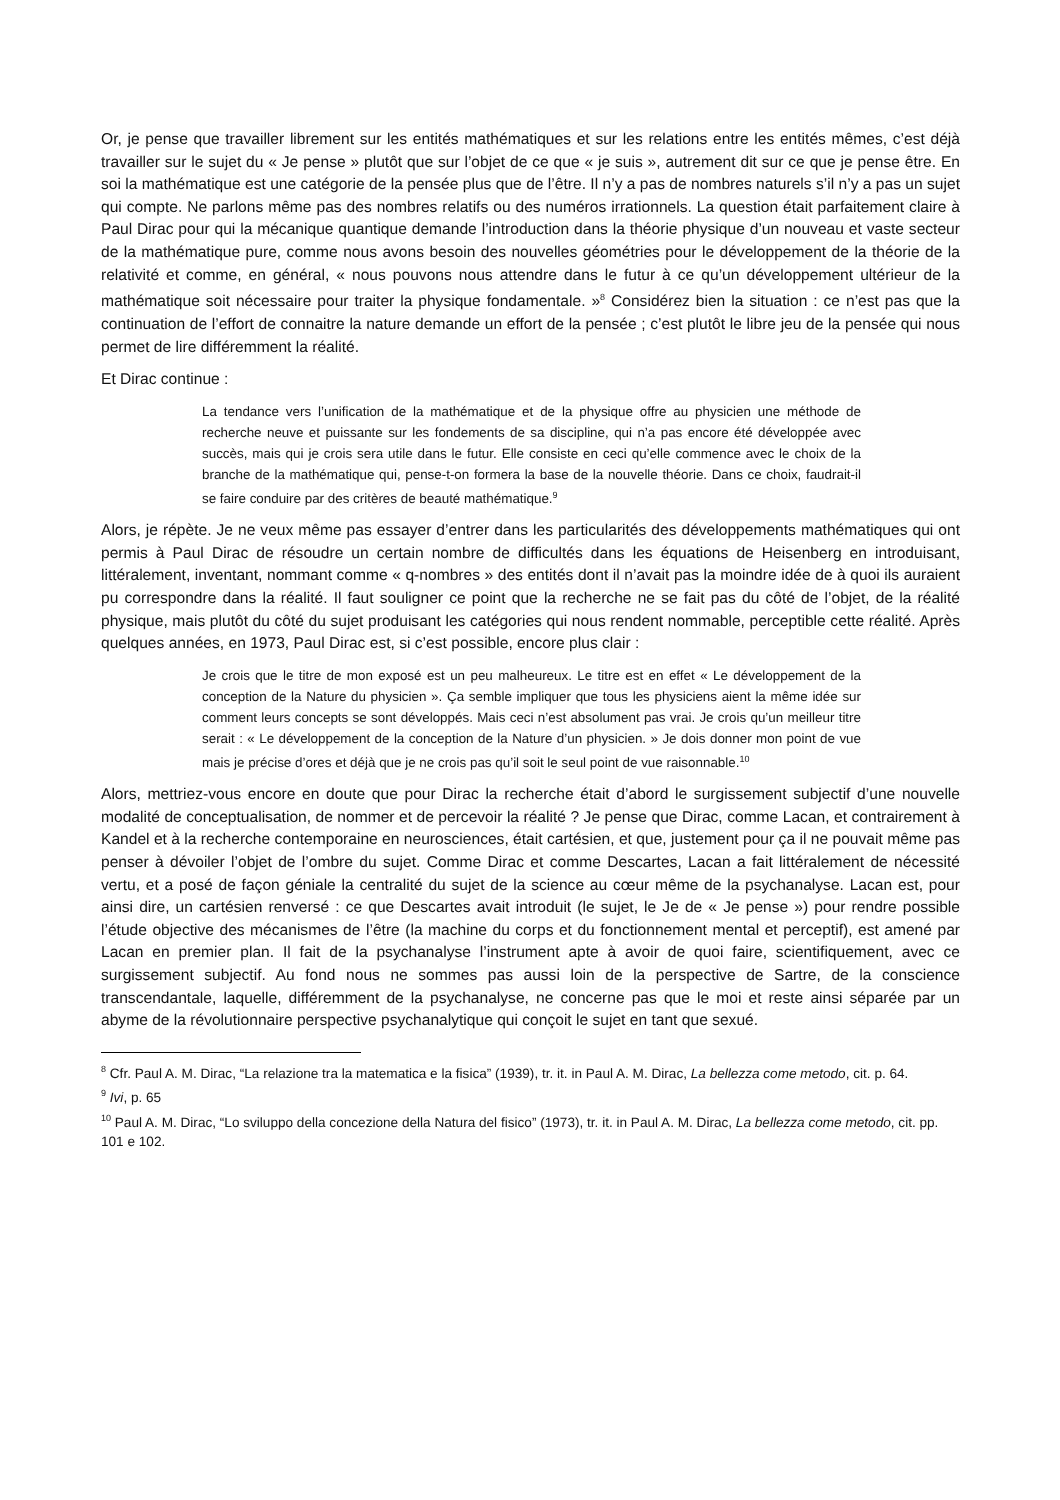Or, je pense que travailler librement sur les entités mathématiques et sur les relations entre les entités mêmes, c’est déjà travailler sur le sujet du « Je pense » plutôt que sur l’objet de ce que « je suis », autrement dit sur ce que je pense être. En soi la mathématique est une catégorie de la pensée plus que de l’être. Il n’y a pas de nombres naturels s’il n’y a pas un sujet qui compte. Ne parlons même pas des nombres relatifs ou des numéros irrationnels. La question était parfaitement claire à Paul Dirac pour qui la mécanique quantique demande l’introduction dans la théorie physique d’un nouveau et vaste secteur de la mathématique pure, comme nous avons besoin des nouvelles géométries pour le développement de la théorie de la relativité et comme, en général, « nous pouvons nous attendre dans le futur à ce qu’un développement ultérieur de la mathématique soit nécessaire pour traiter la physique fondamentale. »<sup>8</sup> Considérez bien la situation : ce n’est pas que la continuation de l’effort de connaitre la nature demande un effort de la pensée ; c’est plutôt le libre jeu de la pensée qui nous permet de lire différemment la réalité.
Et Dirac continue :
La tendance vers l’unification de la mathématique et de la physique offre au physicien une méthode de recherche neuve et puissante sur les fondements de sa discipline, qui n’a pas encore été développée avec succès, mais qui je crois sera utile dans le futur. Elle consiste en ceci qu’elle commence avec le choix de la branche de la mathématique qui, pense-t-on formera la base de la nouvelle théorie. Dans ce choix, faudrait-il se faire conduire par des critères de beauté mathématique.<sup>9</sup>
Alors, je répète. Je ne veux même pas essayer d’entrer dans les particularités des développements mathématiques qui ont permis à Paul Dirac de résoudre un certain nombre de difficultés dans les équations de Heisenberg en introduisant, littéralement, inventant, nommant comme « q-nombres » des entités dont il n’avait pas la moindre idée de à quoi ils auraient pu correspondre dans la réalité. Il faut souligner ce point que la recherche ne se fait pas du côté de l’objet, de la réalité physique, mais plutôt du côté du sujet produisant les catégories qui nous rendent nommable, perceptible cette réalité. Après quelques années, en 1973, Paul Dirac est, si c’est possible, encore plus clair :
Je crois que le titre de mon exposé est un peu malheureux. Le titre est en effet « Le développement de la conception de la Nature du physicien ». Ça semble impliquer que tous les physiciens aient la même idée sur comment leurs concepts se sont développés. Mais ceci n’est absolument pas vrai. Je crois qu’un meilleur titre serait : « Le développement de la conception de la Nature d’un physicien. » Je dois donner mon point de vue mais je précise d’ores et déjà que je ne crois pas qu’il soit le seul point de vue raisonnable.<sup>10</sup>
Alors, mettriez-vous encore en doute que pour Dirac la recherche était d’abord le surgissement subjectif d’une nouvelle modalité de conceptualisation, de nommer et de percevoir la réalité ? Je pense que Dirac, comme Lacan, et contrairement à Kandel et à la recherche contemporaine en neurosciences, était cartésien, et que, justement pour ça il ne pouvait même pas penser à dévoiler l’objet de l’ombre du sujet. Comme Dirac et comme Descartes, Lacan a fait littéralement de nécessité vertu, et a posé de façon géniale la centralité du sujet de la science au cœur même de la psychanalyse. Lacan est, pour ainsi dire, un cartésien renversé : ce que Descartes avait introduit (le sujet, le Je de « Je pense ») pour rendre possible l’étude objective des mécanismes de l’être (la machine du corps et du fonctionnement mental et perceptif), est amené par Lacan en premier plan. Il fait de la psychanalyse l’instrument apte à avoir de quoi faire, scientifiquement, avec ce surgissement subjectif. Au fond nous ne sommes pas aussi loin de la perspective de Sartre, de la conscience transcendantale, laquelle, différemment de la psychanalyse, ne concerne pas que le moi et reste ainsi séparée par un abyme de la révolutionnaire perspective psychanalytique qui conçoit le sujet en tant que sexué.
<sup>8</sup> Cfr. Paul A. M. Dirac, “La relazione tra la matematica e la fisica” (1939), tr. it. in Paul A. M. Dirac, La bellezza come metodo, cit. p. 64.
<sup>9</sup> Ivi, p. 65
<sup>10</sup> Paul A. M. Dirac, “Lo sviluppo della concezione della Natura del fisico” (1973), tr. it. in Paul A. M. Dirac, La bellezza come metodo, cit. pp. 101 e 102.